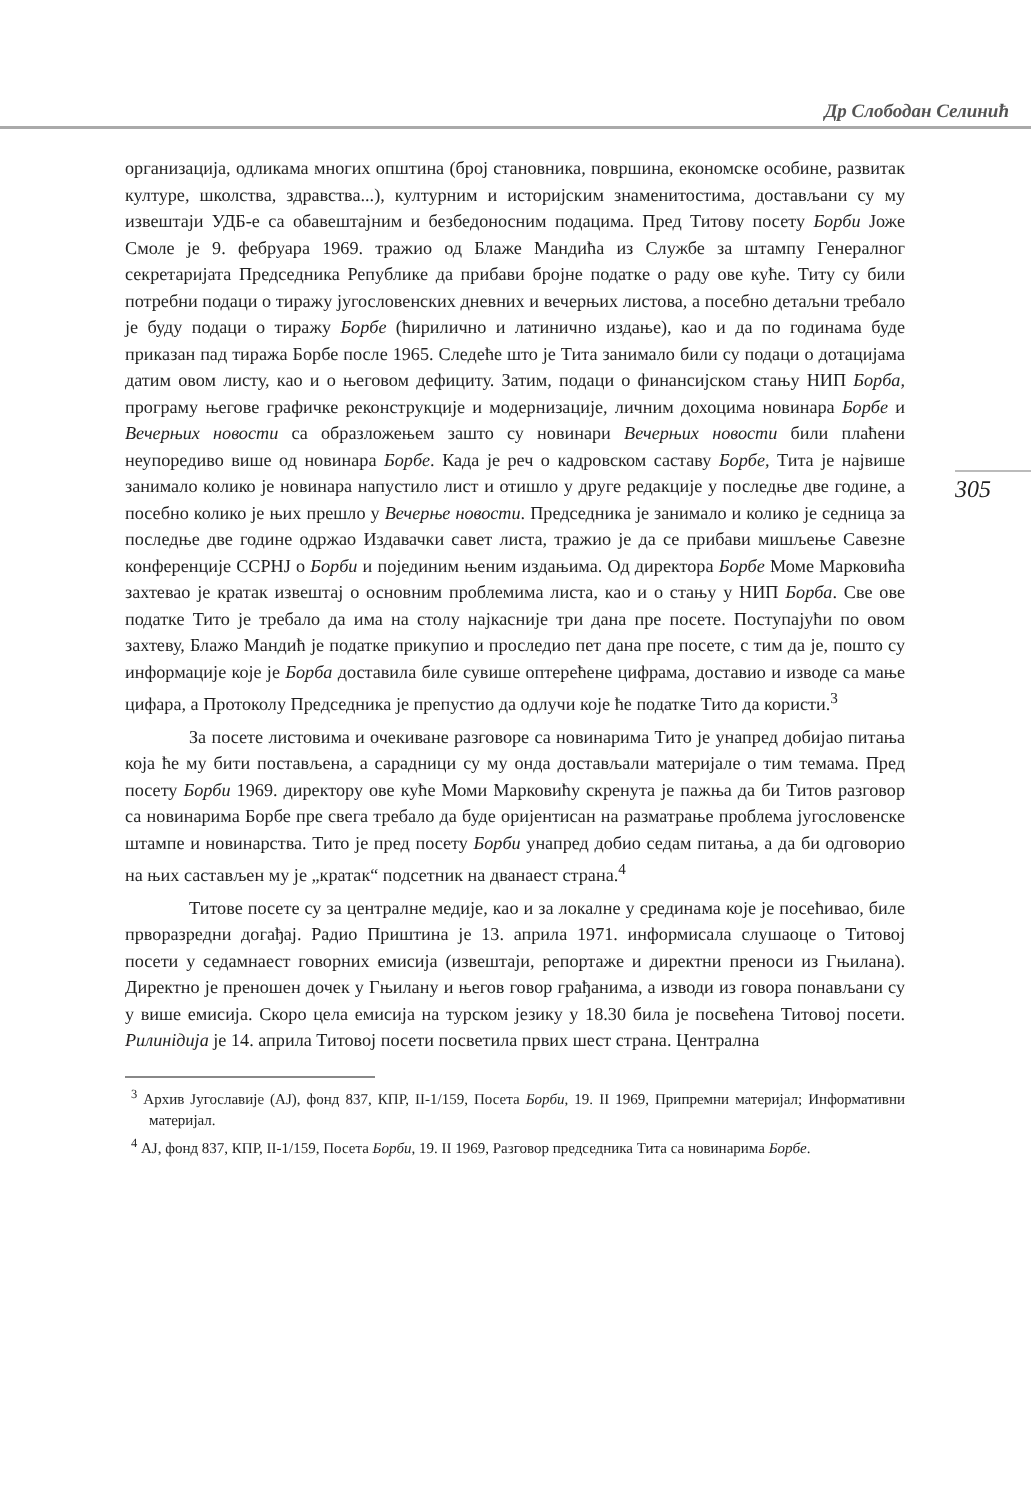Др Слободан Селинић
305
организација, одликама многих општина (број становника, површина, економске особине, развитак културе, школства, здравства...), културним и историјским знаменитостима, достављани су му извештаји УДБ-е са обавештајним и безбедоносним подацима. Пред Титову посету Борби Јоже Смоле је 9. фебруара 1969. тражио од Блаже Мандића из Службе за штампу Генералног секретаријата Председника Републике да прибави бројне податке о раду ове куће. Титу су били потребни подаци о тиражу југословенских дневних и вечерњих листова, а посебно детаљни требало је буду подаци о тиражу Борбе (ћирилично и латинично издање), као и да по годинама буде приказан пад тиража Борбе после 1965. Следеће што је Тита занимало били су подаци о дотацијама датим овом листу, као и о његовом дефициту. Затим, подаци о финансијском стању НИП Борба, програму његове графичке реконструкције и модернизације, личним дохоцима новинара Борбе и Вечерњих новости са образложењем зашто су новинари Вечерњих новости били плаћени неупоредиво више од новинара Борбе. Када је реч о кадровском саставу Борбе, Тита је највише занимало колико је новинара напустило лист и отишло у друге редакције у последње две године, а посебно колико је њих прешло у Вечерње новости. Председника је занимало и колико је седница за последње две године одржао Издавачки савет листа, тражио је да се прибави мишљење Савезне конференције ССРНЈ о Борби и појединим њеним издањима. Од директора Борбе Моме Марковића захтевао је кратак извештај о основним проблемима листа, као и о стању у НИП Борба. Све ове податке Тито је требало да има на столу најкасније три дана пре посете. Поступајући по овом захтеву, Блажо Мандић је податке прикупио и проследио пет дана пре посете, с тим да је, пошто су информације које је Борба доставила биле сувише оптерећене цифрама, доставио и изводе са мање цифара, а Протоколу Председника је препустио да одлучи које ће податке Тито да користи.<sup>3</sup>
За посете листовима и очекиване разговоре са новинарима Тито је унапред добијао питања која ће му бити постављена, а сарадници су му онда достављали материјале о тим темама. Пред посету Борби 1969. директору ове куће Моми Марковићу скренута је пажња да би Титов разговор са новинарима Борбе пре свега требало да буде оријентисан на разматрање проблема југословенске штампе и новинарства. Тито је пред посету Борби унапред добио седам питања, а да би одговорио на њих састављен му је „кратак“ подсетник на дванаест страна.<sup>4</sup>
Титове посете су за централне медије, као и за локалне у срединама које је посећивао, биле прворазредни догађај. Радио Приштина је 13. априла 1971. информисала слушаоце о Титовој посети у седамнаест говорних емисија (извештаји, репортаже и директни преноси из Гњилана). Директно је преношен дочек у Гњилану и његов говор грађанима, а изводи из говора понављани су у више емисија. Скоро цела емисија на турском језику у 18.30 била је посвећена Титовој посети. Рилинідија је 14. априла Титовој посети посветила првих шест страна. Централна
<sup>3</sup> Архив Југославије (АЈ), фонд 837, КПР, II-1/159, Посета Борби, 19. II 1969, Припремни материјал; Информативни материјал.
<sup>4</sup> АЈ, фонд 837, КПР, II-1/159, Посета Борби, 19. II 1969, Разговор председника Тита са новинарима Борбе.